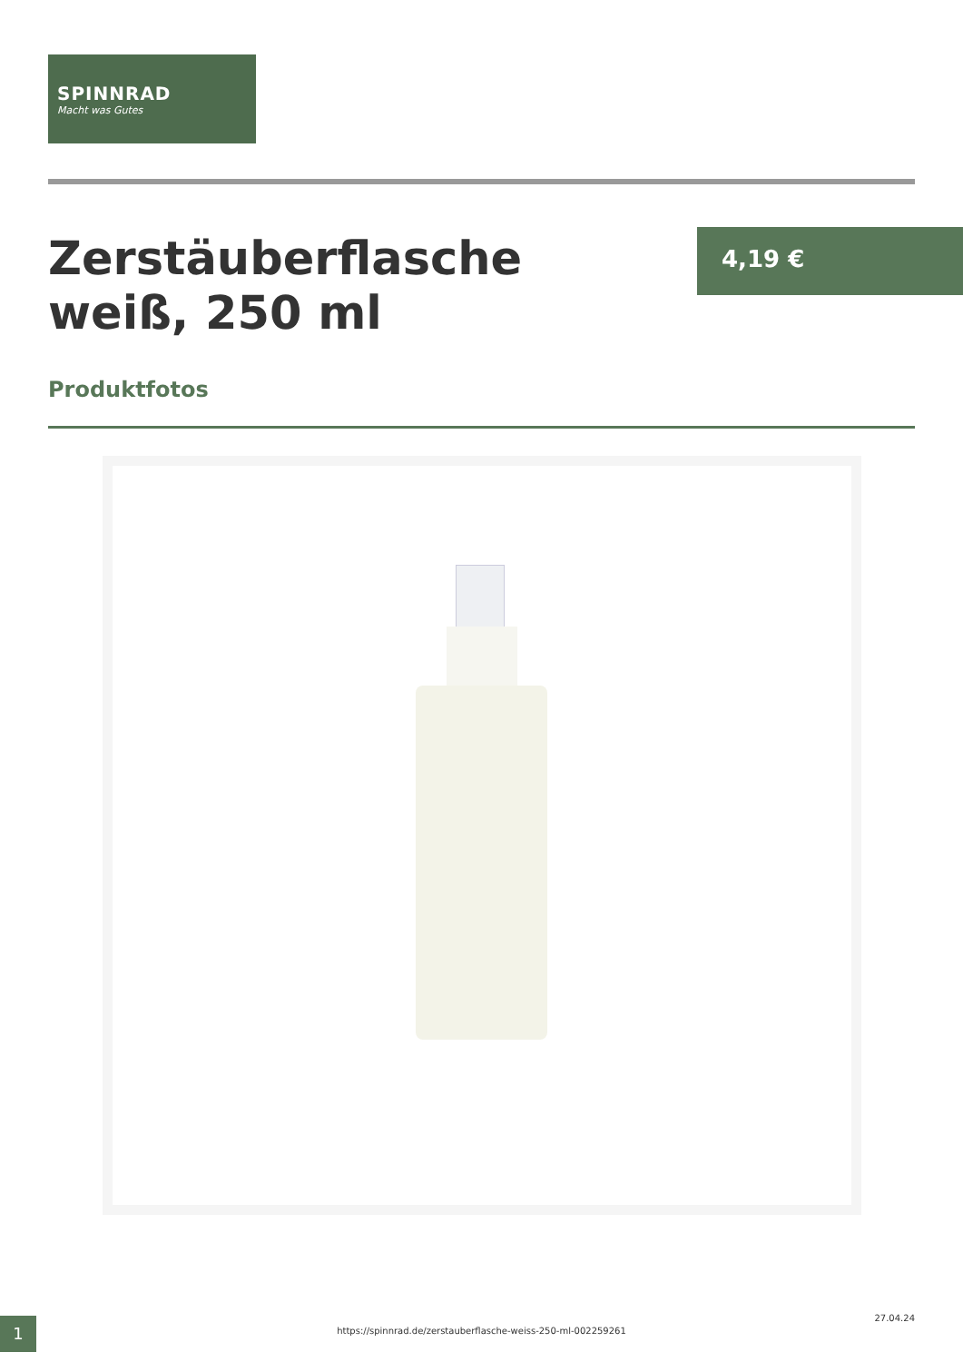SPINNRAD
Macht was Gutes
Zerstäuberflasche weiß, 250 ml
4,19 €
Produktfotos
27.04.24 1 https://spinnrad.de/zerstauberflasche-weiss-250-ml-002259261